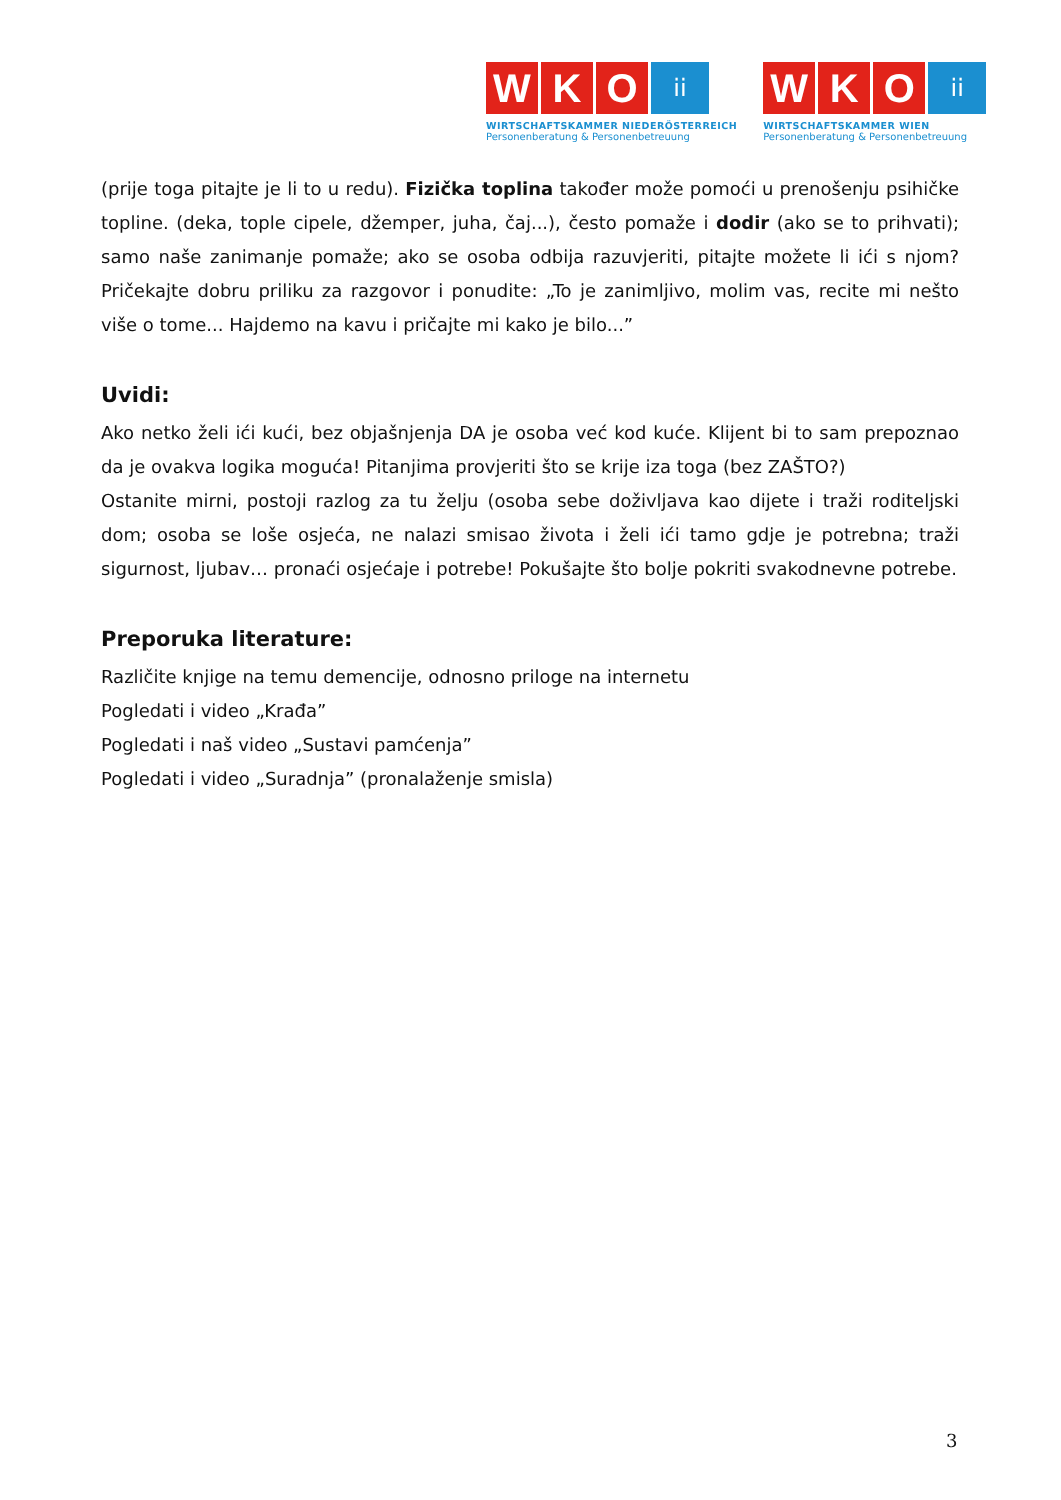W K O
ii
WIRTSCHAFTSKAMMER NIEDERÖSTERREICH
Personenberatung & Personenbetreuung
W K O
ii
WIRTSCHAFTSKAMMER WIEN
Personenberatung & Personenbetreuung
(prije toga pitajte je li to u redu). Fizička toplina također može pomoći u prenošenju psihičke topline. (deka, tople cipele, džemper, juha, čaj...), često pomaže i dodir (ako se to prihvati); samo naše zanimanje pomaže; ako se osoba odbija razuvjeriti, pitajte možete li ići s njom? Pričekajte dobru priliku za razgovor i ponudite: „To je zanimljivo, molim vas, recite mi nešto više o tome... Hajdemo na kavu i pričajte mi kako je bilo...”
Uvidi:
Ako netko želi ići kući, bez objašnjenja DA je osoba već kod kuće. Klijent bi to sam prepoznao da je ovakva logika moguća! Pitanjima provjeriti što se krije iza toga (bez ZAŠTO?)
Ostanite mirni, postoji razlog za tu želju (osoba sebe doživljava kao dijete i traži roditeljski dom; osoba se loše osjeća, ne nalazi smisao života i želi ići tamo gdje je potrebna; traži sigurnost, ljubav… pronaći osjećaje i potrebe! Pokušajte što bolje pokriti svakodnevne potrebe.
Preporuka literature:
Različite knjige na temu demencije, odnosno priloge na internetu
Pogledati i video „Krađa”
Pogledati i naš video „Sustavi pamćenja”
Pogledati i video „Suradnja” (pronalaženje smisla)
3